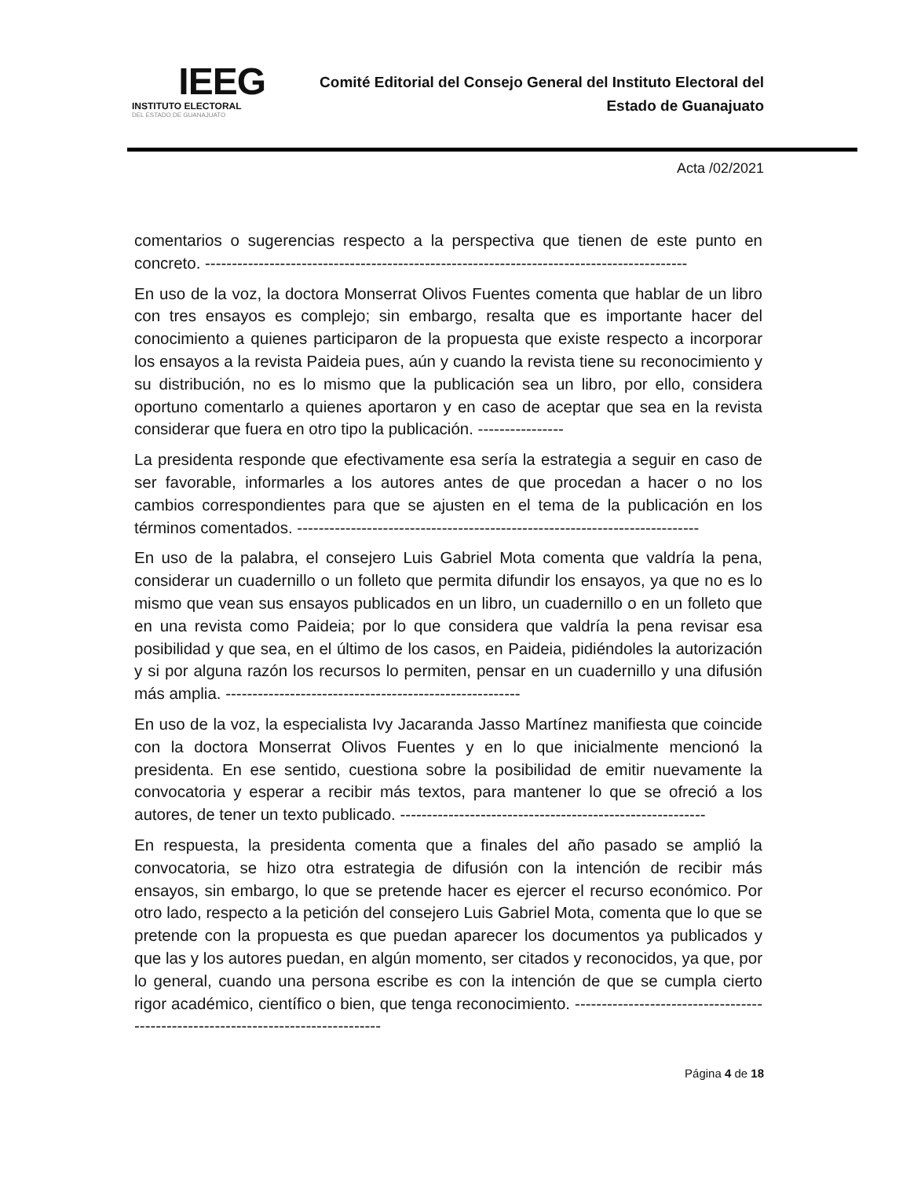IEEG
INSTITUTO ELECTORAL
DEL ESTADO DE GUANAJUATO
Comité Editorial del Consejo General del Instituto Electoral del
Estado de Guanajuato
Acta /02/2021
comentarios o sugerencias respecto a la perspectiva que tienen de este punto en concreto. ------------------------------------------------------------------------------------------
En uso de la voz, la doctora Monserrat Olivos Fuentes comenta que hablar de un libro con tres ensayos es complejo; sin embargo, resalta que es importante hacer del conocimiento a quienes participaron de la propuesta que existe respecto a incorporar los ensayos a la revista Paideia pues, aún y cuando la revista tiene su reconocimiento y su distribución, no es lo mismo que la publicación sea un libro, por ello, considera oportuno comentarlo a quienes aportaron y en caso de aceptar que sea en la revista considerar que fuera en otro tipo la publicación. ----------------
La presidenta responde que efectivamente esa sería la estrategia a seguir en caso de ser favorable, informarles a los autores antes de que procedan a hacer o no los cambios correspondientes para que se ajusten en el tema de la publicación en los términos comentados. ---------------------------------------------------------------------------
En uso de la palabra, el consejero Luis Gabriel Mota comenta que valdría la pena, considerar un cuadernillo o un folleto que permita difundir los ensayos, ya que no es lo mismo que vean sus ensayos publicados en un libro, un cuadernillo o en un folleto que en una revista como Paideia; por lo que considera que valdría la pena revisar esa posibilidad y que sea, en el último de los casos, en Paideia, pidiéndoles la autorización y si por alguna razón los recursos lo permiten, pensar en un cuadernillo y una difusión más amplia. -------------------------------------------------------
En uso de la voz, la especialista Ivy Jacaranda Jasso Martínez manifiesta que coincide con la doctora Monserrat Olivos Fuentes y en lo que inicialmente mencionó la presidenta. En ese sentido, cuestiona sobre la posibilidad de emitir nuevamente la convocatoria y esperar a recibir más textos, para mantener lo que se ofreció a los autores, de tener un texto publicado. ---------------------------------------------------------
En respuesta, la presidenta comenta que a finales del año pasado se amplió la convocatoria, se hizo otra estrategia de difusión con la intención de recibir más ensayos, sin embargo, lo que se pretende hacer es ejercer el recurso económico. Por otro lado, respecto a la petición del consejero Luis Gabriel Mota, comenta que lo que se pretende con la propuesta es que puedan aparecer los documentos ya publicados y que las y los autores puedan, en algún momento, ser citados y reconocidos, ya que, por lo general, cuando una persona escribe es con la intención de que se cumpla cierto rigor académico, científico o bien, que tenga reconocimiento. ---------------------------------------------------------------------------------
Página 4 de 18